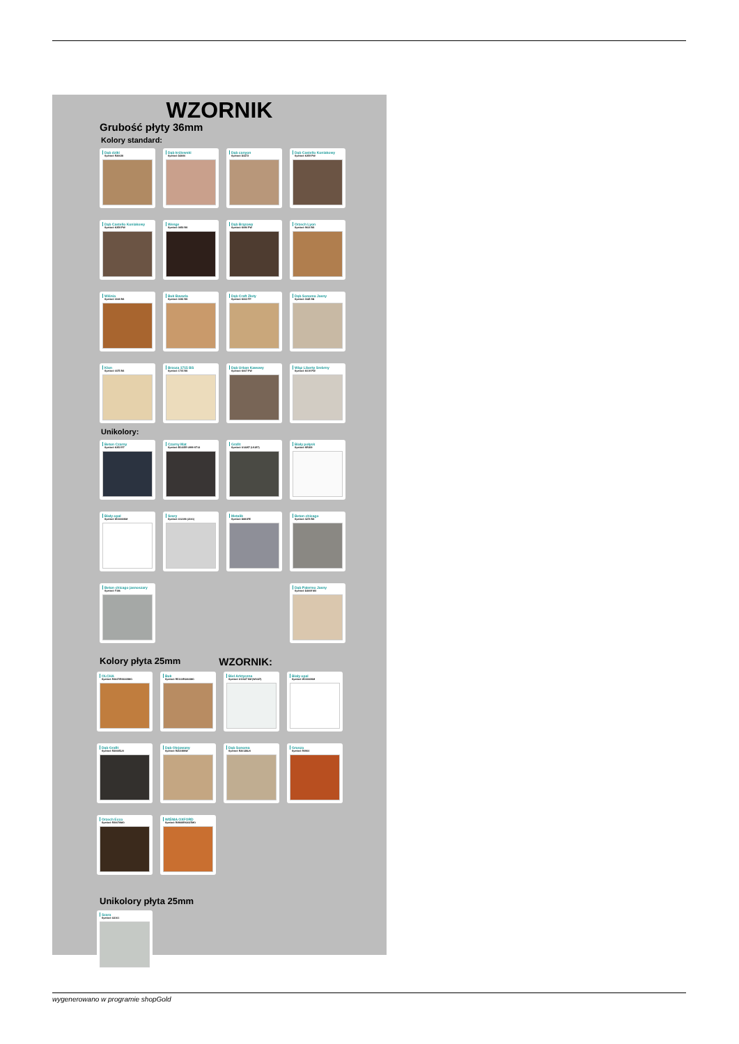WZORNIK
Grubość płyty 36mm
Kolory standard:
Dąb dziki
Symbol: R20038
Dąb królewski
Symbol: D2840
Dąb canyon
Symbol: D3273
Dąb Castello Koniakowy
Symbol: K359 PW
Dąb Castello Koniakowy
Symbol: K359 PW
Wenge
Symbol: 0854 BS
Dąb Brązowy
Symbol: K090 PW
Orzech Lyon
Symbol: 9614 BS
Wiśnia
Symbol: 0344 BS
Buk Bavaria
Symbol: 0381 BS
Dąb Craft Złoty
Symbol: K003 FP
Dąb Sonoma Jasny
Symbol: 3025 SN
Klon
Symbol: 0375 BS
Brzoza 1715 BS
Symbol: 1715 BS
Dąb Urban Kawowy
Symbol: K007 PW
Wiąz Liberty Srebrny
Symbol: K019 PW
Unikolory:
Beton Czarny
Symbol: K353 RT
Czarny Mat
Symbol: EGGER U999 ST12
Grafit
Symbol: U12257 (U1257)
Biały połysk
Symbol: SR209
Biały opal
Symbol: W10003SM
Szary
Symbol: U12190 (2101)
Metalik
Symbol: D881PE
Beton chicago
Symbol: 3274 BS
Beton chicago jasnoszary
Symbol: F186
Dąb Palermo Jasny
Symbol: D2609 MX
Kolory płyta 25mm WZORNIK:
OLCHA
Symbol: R4647/R36009MO
Buk
Symbol: R5113/R2404MO
Biel Arktyczna
Symbol: U11027 SM (W1027)
Biały opal
Symbol: W10003SM
Dąb Grafit
Symbol: R20065LN
Dąb Olejowany
Symbol: R20348NW
Dąb Sonoma
Symbol: R20128LN
Grusza
Symbol: R4964
Orzech Ecco
Symbol: R30070MO
WIŚNIA OXFORD
Symbol: R4968/R42027MO
Unikolory płyta 25mm
Szara
Symbol: U2101
wygenerowano w programie shopGold